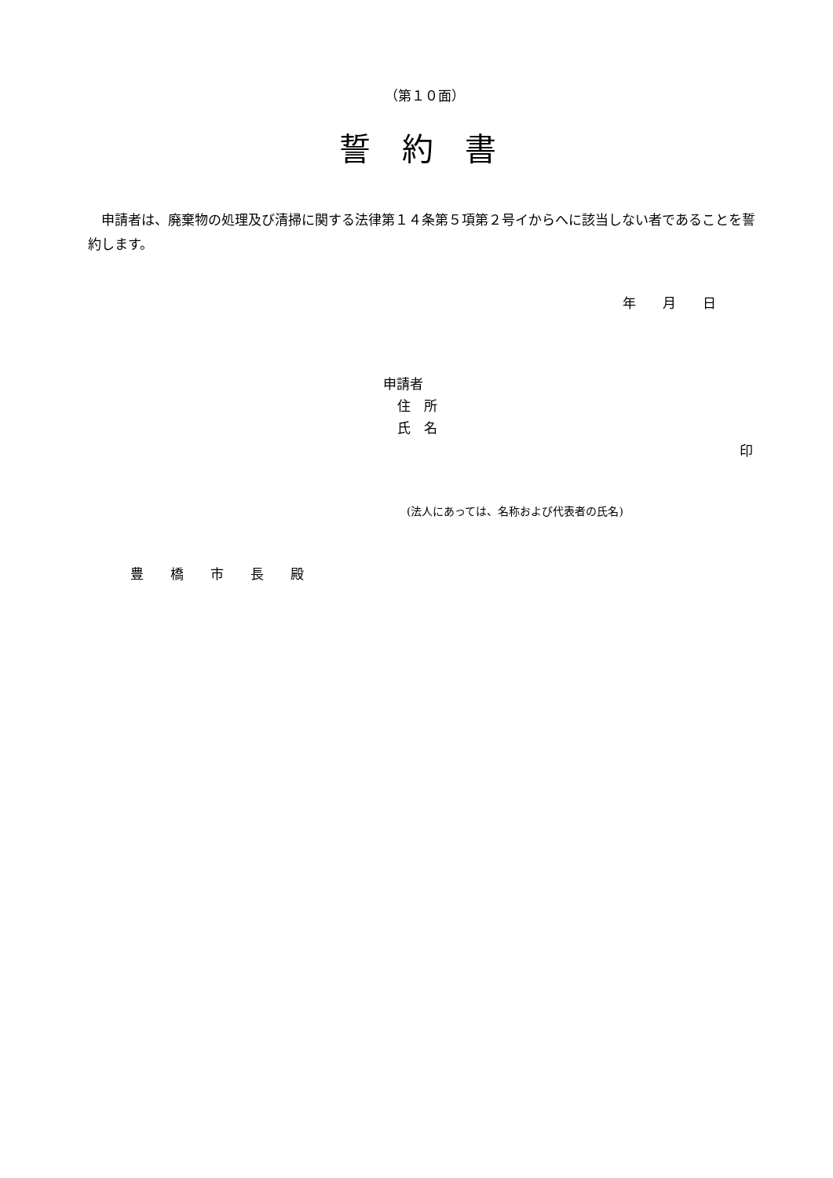（第１０面）
誓　約　書
　申請者は、廃棄物の処理及び清掃に関する法律第１４条第５項第２号イからへに該当しない者であることを誓約します。
年　　月　　日
申請者
住　所
氏　名
印
(法人にあっては、名称および代表者の氏名)
豊　　橋　　市　　長　　殿